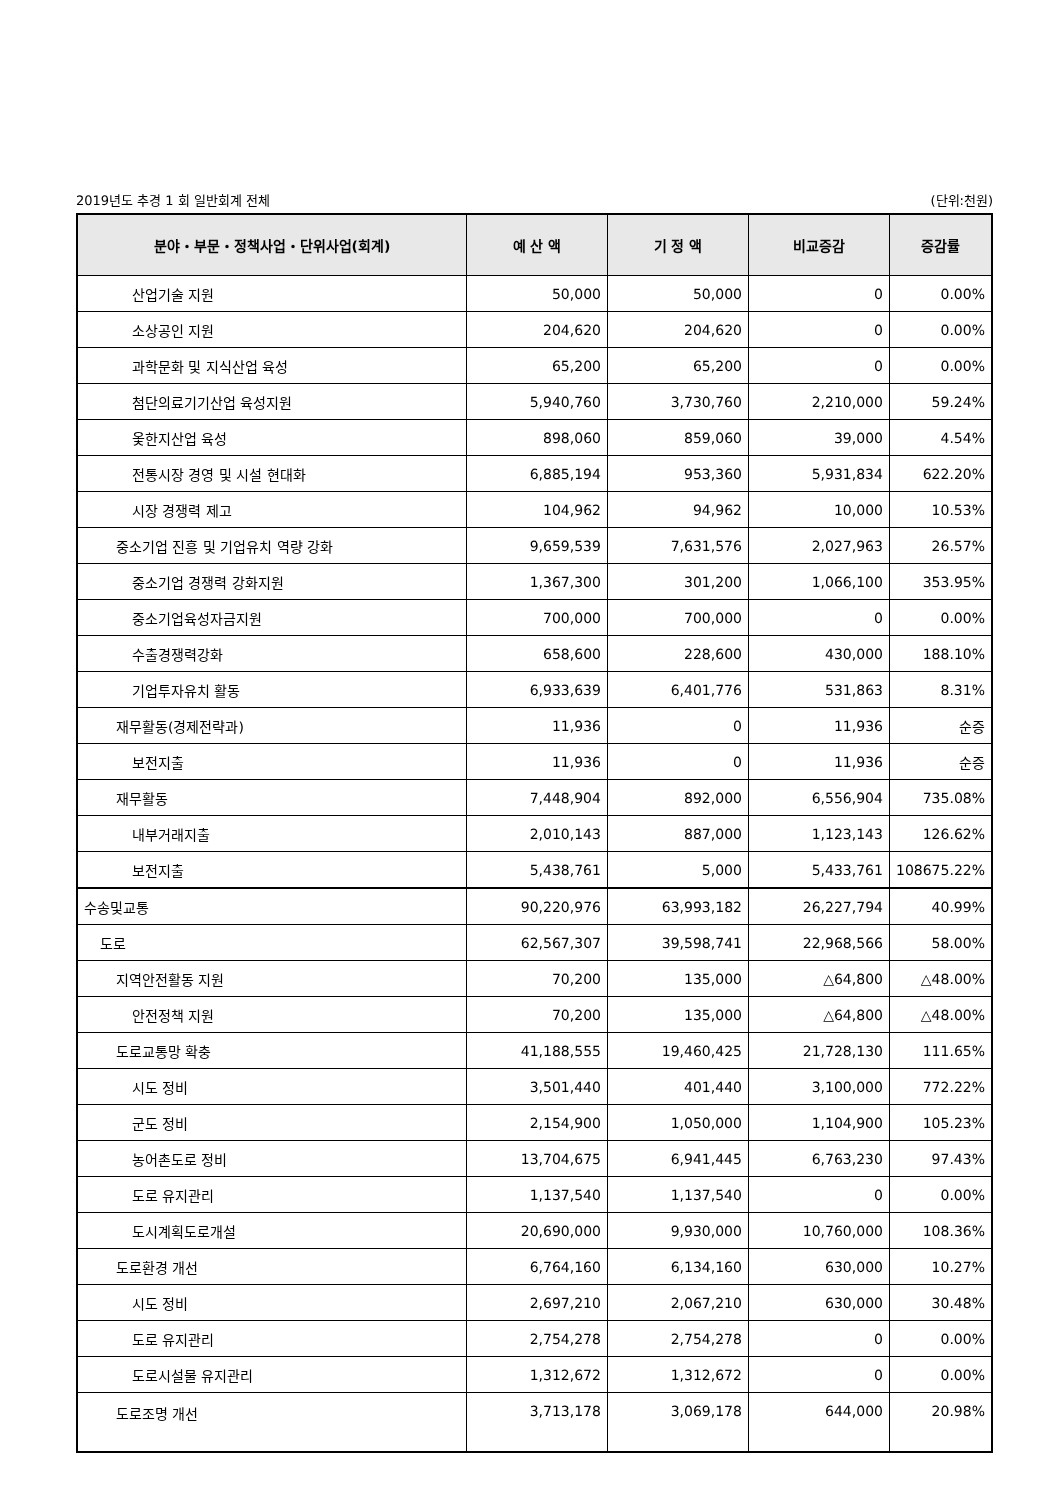2019년도 추경 1 회 일반회계 전체 (단위:천원)
| 분야・부문・정책사업・단위사업(회계) | 예 산 액 | 기 정 액 | 비교증감 | 증감률 |
| --- | --- | --- | --- | --- |
| 산업기술 지원 | 50,000 | 50,000 | 0 | 0.00% |
| 소상공인 지원 | 204,620 | 204,620 | 0 | 0.00% |
| 과학문화 및 지식산업 육성 | 65,200 | 65,200 | 0 | 0.00% |
| 첨단의료기기산업 육성지원 | 5,940,760 | 3,730,760 | 2,210,000 | 59.24% |
| 옻한지산업 육성 | 898,060 | 859,060 | 39,000 | 4.54% |
| 전통시장 경영 및 시설 현대화 | 6,885,194 | 953,360 | 5,931,834 | 622.20% |
| 시장 경쟁력 제고 | 104,962 | 94,962 | 10,000 | 10.53% |
| 중소기업 진흥 및 기업유치 역량 강화 | 9,659,539 | 7,631,576 | 2,027,963 | 26.57% |
| 중소기업 경쟁력 강화지원 | 1,367,300 | 301,200 | 1,066,100 | 353.95% |
| 중소기업육성자금지원 | 700,000 | 700,000 | 0 | 0.00% |
| 수출경쟁력강화 | 658,600 | 228,600 | 430,000 | 188.10% |
| 기업투자유치 활동 | 6,933,639 | 6,401,776 | 531,863 | 8.31% |
| 재무활동(경제전략과) | 11,936 | 0 | 11,936 | 순증 |
| 보전지출 | 11,936 | 0 | 11,936 | 순증 |
| 재무활동 | 7,448,904 | 892,000 | 6,556,904 | 735.08% |
| 내부거래지출 | 2,010,143 | 887,000 | 1,123,143 | 126.62% |
| 보전지출 | 5,438,761 | 5,000 | 5,433,761 | 108675.22% |
| 수송및교통 | 90,220,976 | 63,993,182 | 26,227,794 | 40.99% |
| 도로 | 62,567,307 | 39,598,741 | 22,968,566 | 58.00% |
| 지역안전활동 지원 | 70,200 | 135,000 | △64,800 | △48.00% |
| 안전정책 지원 | 70,200 | 135,000 | △64,800 | △48.00% |
| 도로교통망 확충 | 41,188,555 | 19,460,425 | 21,728,130 | 111.65% |
| 시도 정비 | 3,501,440 | 401,440 | 3,100,000 | 772.22% |
| 군도 정비 | 2,154,900 | 1,050,000 | 1,104,900 | 105.23% |
| 농어촌도로 정비 | 13,704,675 | 6,941,445 | 6,763,230 | 97.43% |
| 도로 유지관리 | 1,137,540 | 1,137,540 | 0 | 0.00% |
| 도시계획도로개설 | 20,690,000 | 9,930,000 | 10,760,000 | 108.36% |
| 도로환경 개선 | 6,764,160 | 6,134,160 | 630,000 | 10.27% |
| 시도 정비 | 2,697,210 | 2,067,210 | 630,000 | 30.48% |
| 도로 유지관리 | 2,754,278 | 2,754,278 | 0 | 0.00% |
| 도로시설물 유지관리 | 1,312,672 | 1,312,672 | 0 | 0.00% |
| 도로조명 개선 | 3,713,178 | 3,069,178 | 644,000 | 20.98% |